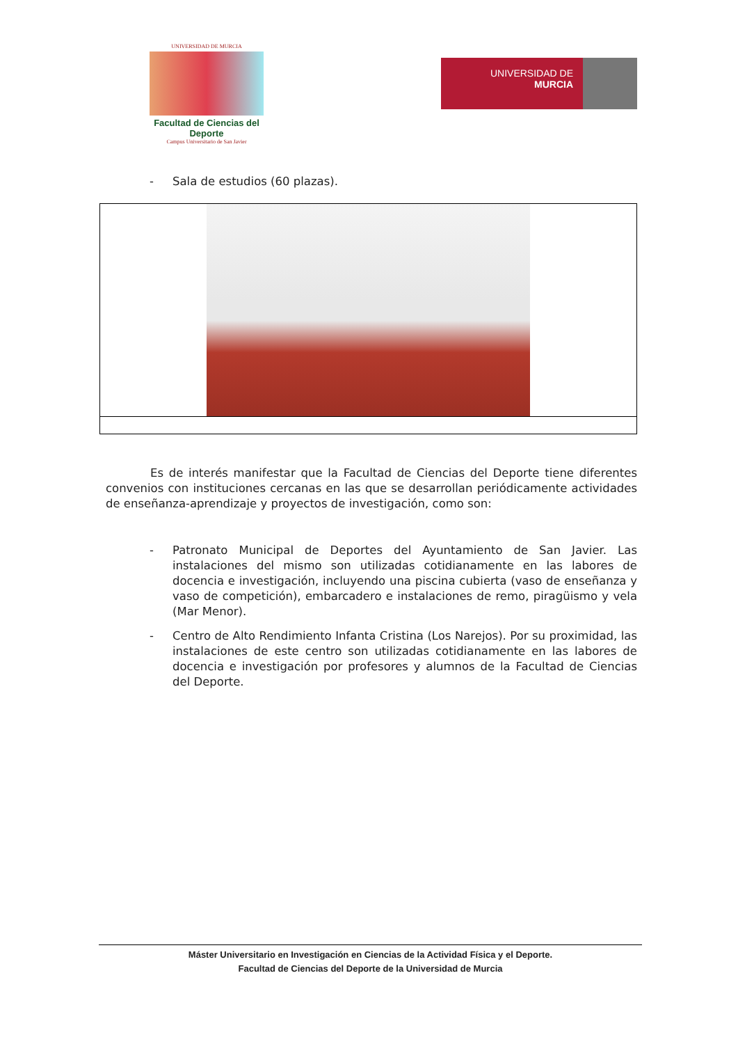UNIVERSIDAD DE MURCIA
Facultad de Ciencias del Deporte
Campus Universitario de San Javier
UNIVERSIDAD DE
MURCIA
- Sala de estudios (60 plazas).
Es de interés manifestar que la Facultad de Ciencias del Deporte tiene diferentes convenios con instituciones cercanas en las que se desarrollan periódicamente actividades de enseñanza-aprendizaje y proyectos de investigación, como son:
- Patronato Municipal de Deportes del Ayuntamiento de San Javier. Las instalaciones del mismo son utilizadas cotidianamente en las labores de docencia e investigación, incluyendo una piscina cubierta (vaso de enseñanza y vaso de competición), embarcadero e instalaciones de remo, piragüismo y vela (Mar Menor).
- Centro de Alto Rendimiento Infanta Cristina (Los Narejos). Por su proximidad, las instalaciones de este centro son utilizadas cotidianamente en las labores de docencia e investigación por profesores y alumnos de la Facultad de Ciencias del Deporte.
Máster Universitario en Investigación en Ciencias de la Actividad Física y el Deporte.
Facultad de Ciencias del Deporte de la Universidad de Murcia